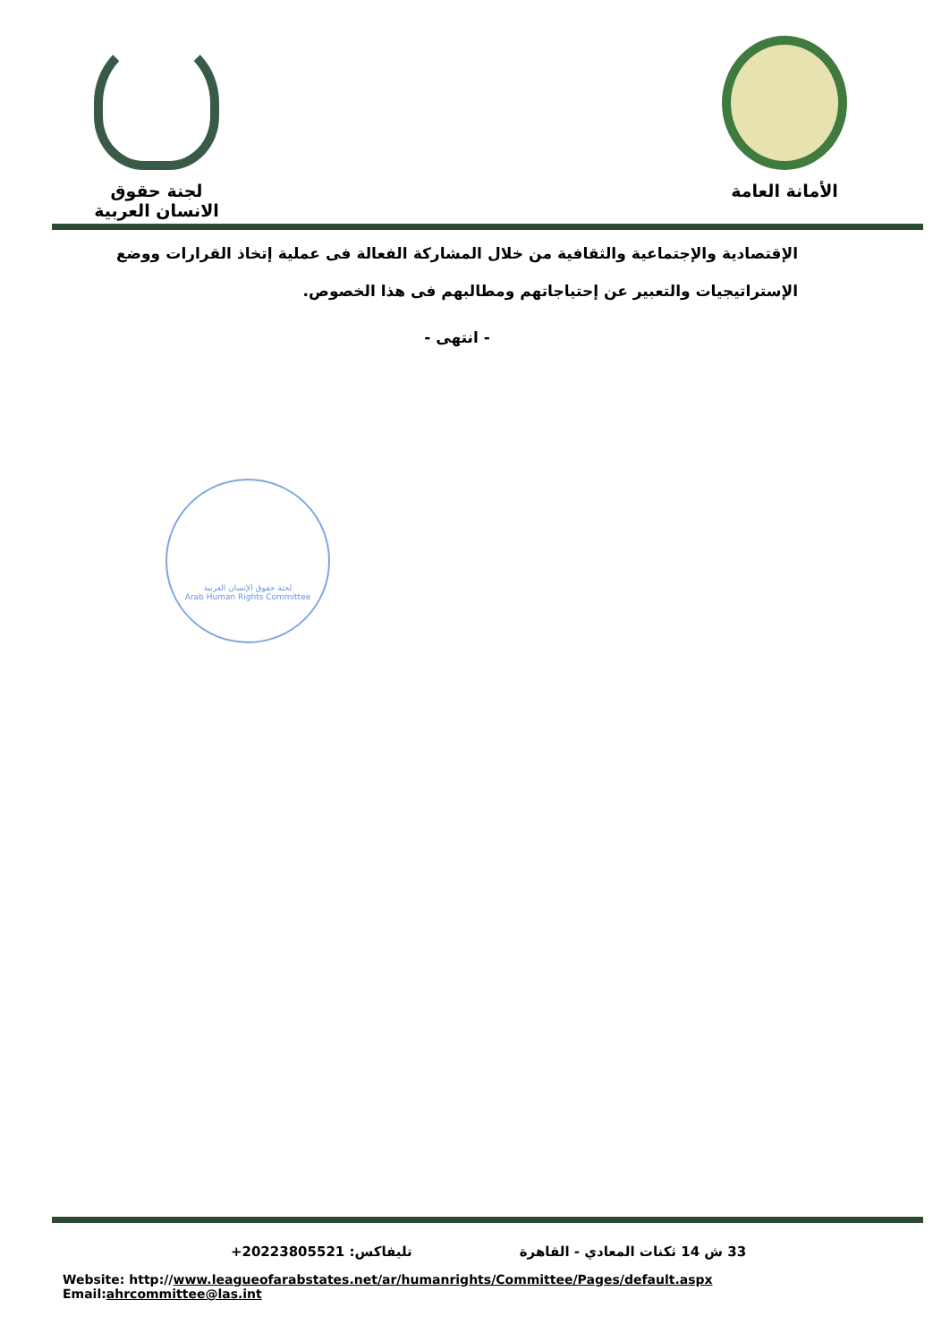لجنة حقوق الانسان العربية
الأمانة العامة
الإقتصادية والإجتماعية والثقافية من خلال المشاركة الفعالة فى عملية إتخاذ القرارات ووضع الإستراتيجيات والتعبير عن إحتياجاتهم ومطالبهم فى هذا الخصوص.
- انتهى -
لجنة حقوق الإنسان العربية
Arab Human Rights Committee
33 ش 14 ثكنات المعادي - القاهرة تليفاكس: 20223805521+
Website: http://www.leagueofarabstates.net/ar/humanrights/Committee/Pages/default.aspx Email:ahrcommittee@las.int